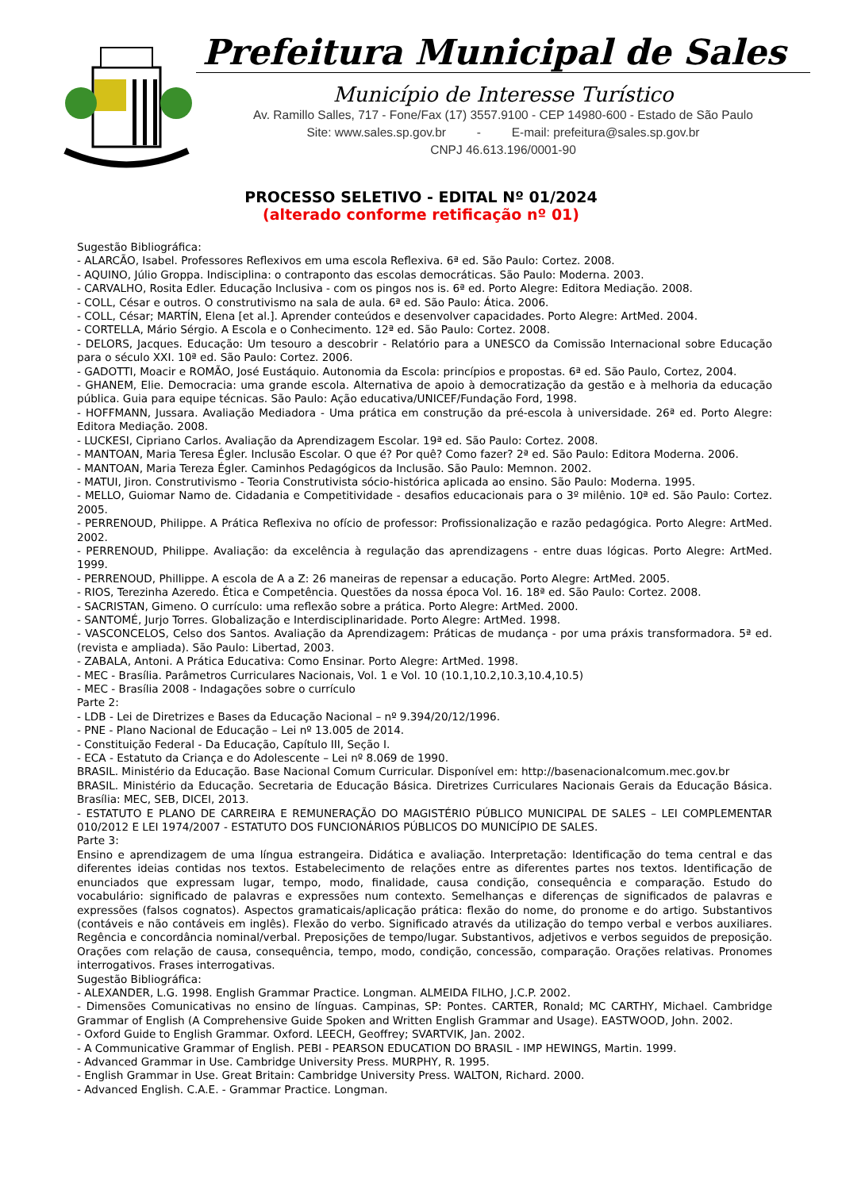Prefeitura Municipal de Sales
Município de Interesse Turístico
Av. Ramillo Salles, 717 - Fone/Fax (17) 3557.9100 - CEP 14980-600 - Estado de São Paulo
Site: www.sales.sp.gov.br - E-mail: prefeitura@sales.sp.gov.br
CNPJ 46.613.196/0001-90
PROCESSO SELETIVO - EDITAL Nº 01/2024
(alterado conforme retificação nº 01)
Sugestão Bibliográfica:
- ALARCÃO, Isabel. Professores Reflexivos em uma escola Reflexiva. 6ª ed. São Paulo: Cortez. 2008.
- AQUINO, Júlio Groppa. Indisciplina: o contraponto das escolas democráticas. São Paulo: Moderna. 2003.
- CARVALHO, Rosita Edler. Educação Inclusiva - com os pingos nos is. 6ª ed. Porto Alegre: Editora Mediação. 2008.
- COLL, César e outros. O construtivismo na sala de aula. 6ª ed. São Paulo: Ática. 2006.
- COLL, César; MARTÍN, Elena [et al.]. Aprender conteúdos e desenvolver capacidades. Porto Alegre: ArtMed. 2004.
- CORTELLA, Mário Sérgio. A Escola e o Conhecimento. 12ª ed. São Paulo: Cortez. 2008.
- DELORS, Jacques. Educação: Um tesouro a descobrir - Relatório para a UNESCO da Comissão Internacional sobre Educação para o século XXI. 10ª ed. São Paulo: Cortez. 2006.
- GADOTTI, Moacir e ROMÃO, José Eustáquio. Autonomia da Escola: princípios e propostas. 6ª ed. São Paulo, Cortez, 2004.
- GHANEM, Elie. Democracia: uma grande escola. Alternativa de apoio à democratização da gestão e à melhoria da educação pública. Guia para equipe técnicas. São Paulo: Ação educativa/UNICEF/Fundação Ford, 1998.
- HOFFMANN, Jussara. Avaliação Mediadora - Uma prática em construção da pré-escola à universidade. 26ª ed. Porto Alegre: Editora Mediação. 2008.
- LUCKESI, Cipriano Carlos. Avaliação da Aprendizagem Escolar. 19ª ed. São Paulo: Cortez. 2008.
- MANTOAN, Maria Teresa Égler. Inclusão Escolar. O que é? Por quê? Como fazer? 2ª ed. São Paulo: Editora Moderna. 2006.
- MANTOAN, Maria Tereza Égler. Caminhos Pedagógicos da Inclusão. São Paulo: Memnon. 2002.
- MATUI, Jiron. Construtivismo - Teoria Construtivista sócio-histórica aplicada ao ensino. São Paulo: Moderna. 1995.
- MELLO, Guiomar Namo de. Cidadania e Competitividade - desafios educacionais para o 3º milênio. 10ª ed. São Paulo: Cortez. 2005.
- PERRENOUD, Philippe. A Prática Reflexiva no ofício de professor: Profissionalização e razão pedagógica. Porto Alegre: ArtMed. 2002.
- PERRENOUD, Philippe. Avaliação: da excelência à regulação das aprendizagens - entre duas lógicas. Porto Alegre: ArtMed. 1999.
- PERRENOUD, Phillippe. A escola de A a Z: 26 maneiras de repensar a educação. Porto Alegre: ArtMed. 2005.
- RIOS, Terezinha Azeredo. Ética e Competência. Questões da nossa época Vol. 16. 18ª ed. São Paulo: Cortez. 2008.
- SACRISTAN, Gimeno. O currículo: uma reflexão sobre a prática. Porto Alegre: ArtMed. 2000.
- SANTOMÉ, Jurjo Torres. Globalização e Interdisciplinaridade. Porto Alegre: ArtMed. 1998.
- VASCONCELOS, Celso dos Santos. Avaliação da Aprendizagem: Práticas de mudança - por uma práxis transformadora. 5ª ed.(revista e ampliada). São Paulo: Libertad, 2003.
- ZABALA, Antoni. A Prática Educativa: Como Ensinar. Porto Alegre: ArtMed. 1998.
- MEC - Brasília. Parâmetros Curriculares Nacionais, Vol. 1 e Vol. 10 (10.1,10.2,10.3,10.4,10.5)
- MEC - Brasília 2008 - Indagações sobre o currículo
Parte 2:
- LDB - Lei de Diretrizes e Bases da Educação Nacional – nº 9.394/20/12/1996.
- PNE - Plano Nacional de Educação – Lei nº 13.005 de 2014.
- Constituição Federal - Da Educação, Capítulo III, Seção I.
- ECA - Estatuto da Criança e do Adolescente – Lei nº 8.069 de 1990.
BRASIL. Ministério da Educação. Base Nacional Comum Curricular. Disponível em: http://basenacionalcomum.mec.gov.br
BRASIL. Ministério da Educação. Secretaria de Educação Básica. Diretrizes Curriculares Nacionais Gerais da Educação Básica. Brasília: MEC, SEB, DICEI, 2013.
- ESTATUTO E PLANO DE CARREIRA E REMUNERAÇÃO DO MAGISTÉRIO PÚBLICO MUNICIPAL DE SALES – LEI COMPLEMENTAR 010/2012 E LEI 1974/2007 - ESTATUTO DOS FUNCIONÁRIOS PÚBLICOS DO MUNICÍPIO DE SALES.
Parte 3:
Ensino e aprendizagem de uma língua estrangeira. Didática e avaliação. Interpretação: Identificação do tema central e das diferentes ideias contidas nos textos. Estabelecimento de relações entre as diferentes partes nos textos. Identificação de enunciados que expressam lugar, tempo, modo, finalidade, causa condição, consequência e comparação. Estudo do vocabulário: significado de palavras e expressões num contexto. Semelhanças e diferenças de significados de palavras e expressões (falsos cognatos). Aspectos gramaticais/aplicação prática: flexão do nome, do pronome e do artigo. Substantivos (contáveis e não contáveis em inglês). Flexão do verbo. Significado através da utilização do tempo verbal e verbos auxiliares. Regência e concordância nominal/verbal. Preposições de tempo/lugar. Substantivos, adjetivos e verbos seguidos de preposição. Orações com relação de causa, consequência, tempo, modo, condição, concessão, comparação. Orações relativas. Pronomes interrogativos. Frases interrogativas.
Sugestão Bibliográfica:
- ALEXANDER, L.G. 1998. English Grammar Practice. Longman. ALMEIDA FILHO, J.C.P. 2002.
- Dimensões Comunicativas no ensino de línguas. Campinas, SP: Pontes. CARTER, Ronald; MC CARTHY, Michael. Cambridge Grammar of English (A Comprehensive Guide Spoken and Written English Grammar and Usage). EASTWOOD, John. 2002.
- Oxford Guide to English Grammar. Oxford. LEECH, Geoffrey; SVARTVIK, Jan. 2002.
- A Communicative Grammar of English. PEBI - PEARSON EDUCATION DO BRASIL - IMP HEWINGS, Martin. 1999.
- Advanced Grammar in Use. Cambridge University Press. MURPHY, R. 1995.
- English Grammar in Use. Great Britain: Cambridge University Press. WALTON, Richard. 2000.
- Advanced English. C.A.E. - Grammar Practice. Longman.